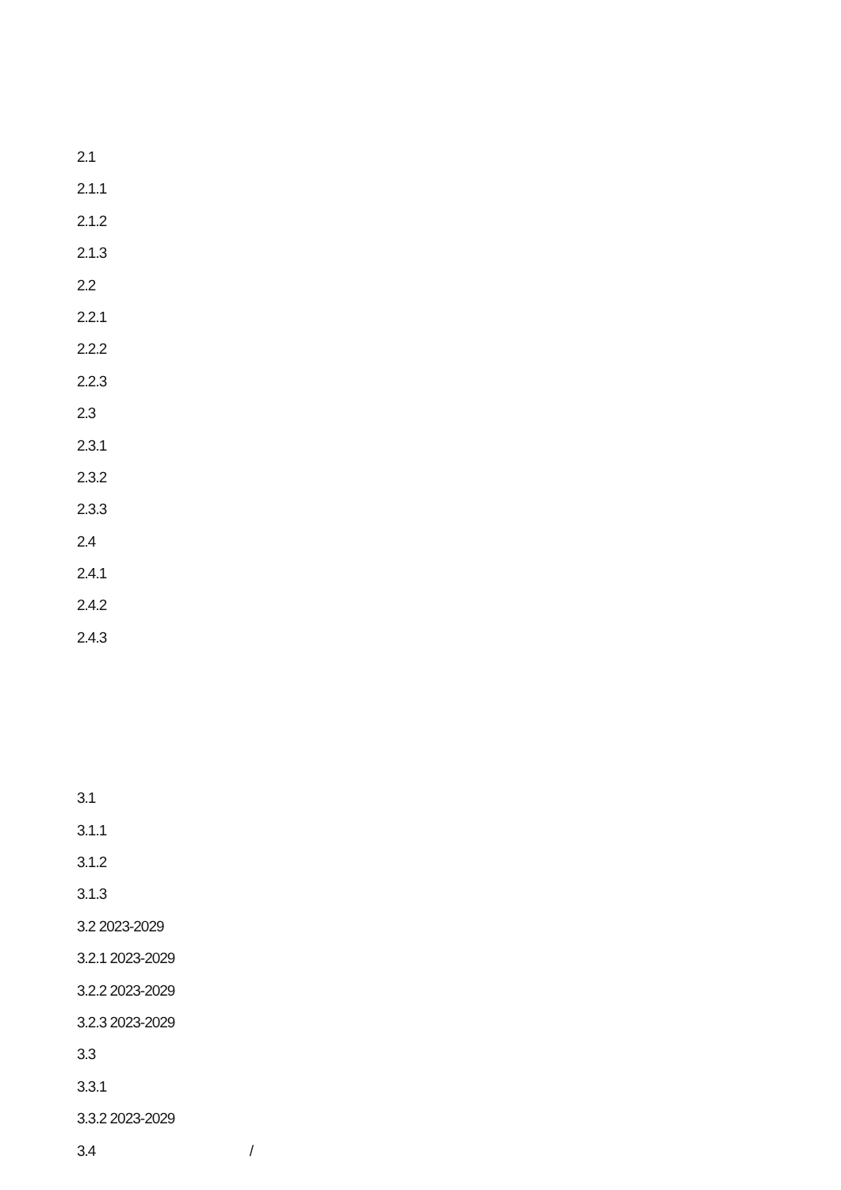2.1
2.1.1
2.1.2
2.1.3
2.2
2.2.1
2.2.2
2.2.3
2.3
2.3.1
2.3.2
2.3.3
2.4
2.4.1
2.4.2
2.4.3
3.1
3.1.1
3.1.2
3.1.3
3.2 2023-2029
3.2.1 2023-2029
3.2.2 2023-2029
3.2.3 2023-2029
3.3
3.3.1
3.3.2 2023-2029
3.4 /